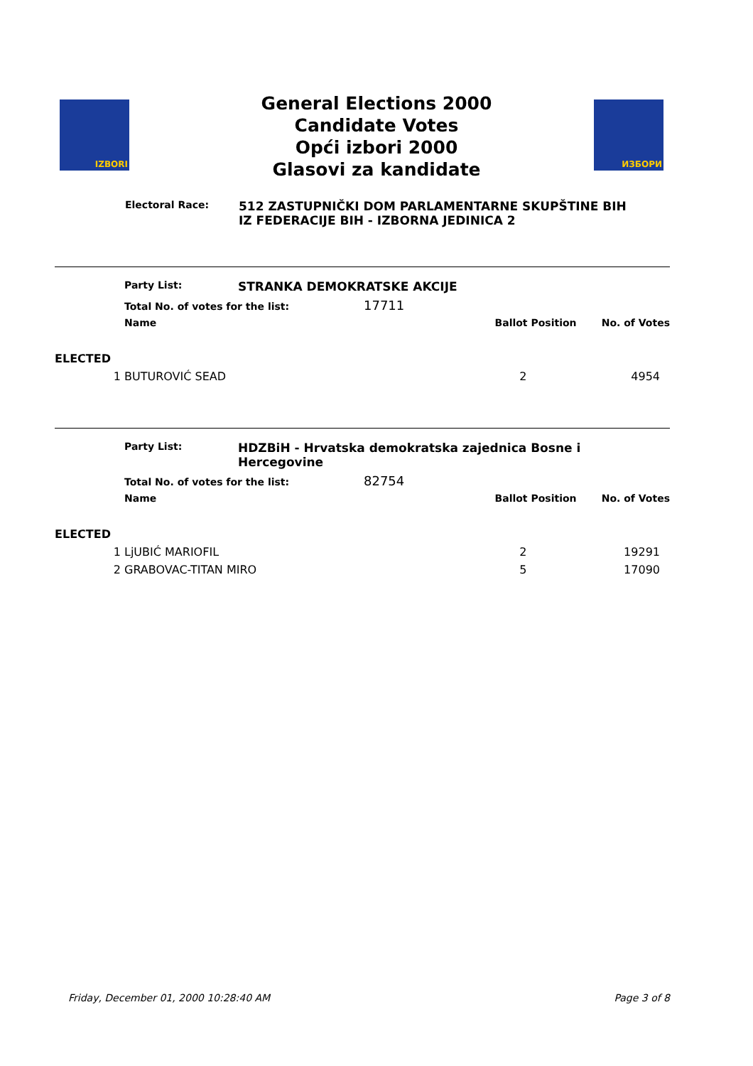IZBORI ИЗБОРИ
General Elections 2000
Candidate Votes
Opći izbori 2000
Glasovi za kandidate
Electoral Race:
512 ZASTUPNIČKI DOM PARLAMENTARNE SKUPŠTINE BIH
IZ FEDERACIJE BIH - IZBORNA JEDINICA 2
| | Party List: | STRANKA DEMOKRATSKE AKCIJE | | |
| | Total No. of votes for the list: 17711 | | | |
| | Name | | Ballot Position | No. of Votes |
| ELECTED | | | | |
| 1 | BUTUROVIĆ SEAD | | 2 | 4954 |
| | Party List: | HDZBiH - Hrvatska demokratska zajednica Bosne i Hercegovine | | |
| | Total No. of votes for the list: 82754 | | | |
| | Name | | Ballot Position | No. of Votes |
| ELECTED | | | | |
| 1 | LjUBIĆ MARIOFIL | | 2 | 19291 |
| 2 | GRABOVAC-TITAN MIRO | | 5 | 17090 |
Friday, December 01, 2000 10:28:40 AM Page 3 of 8